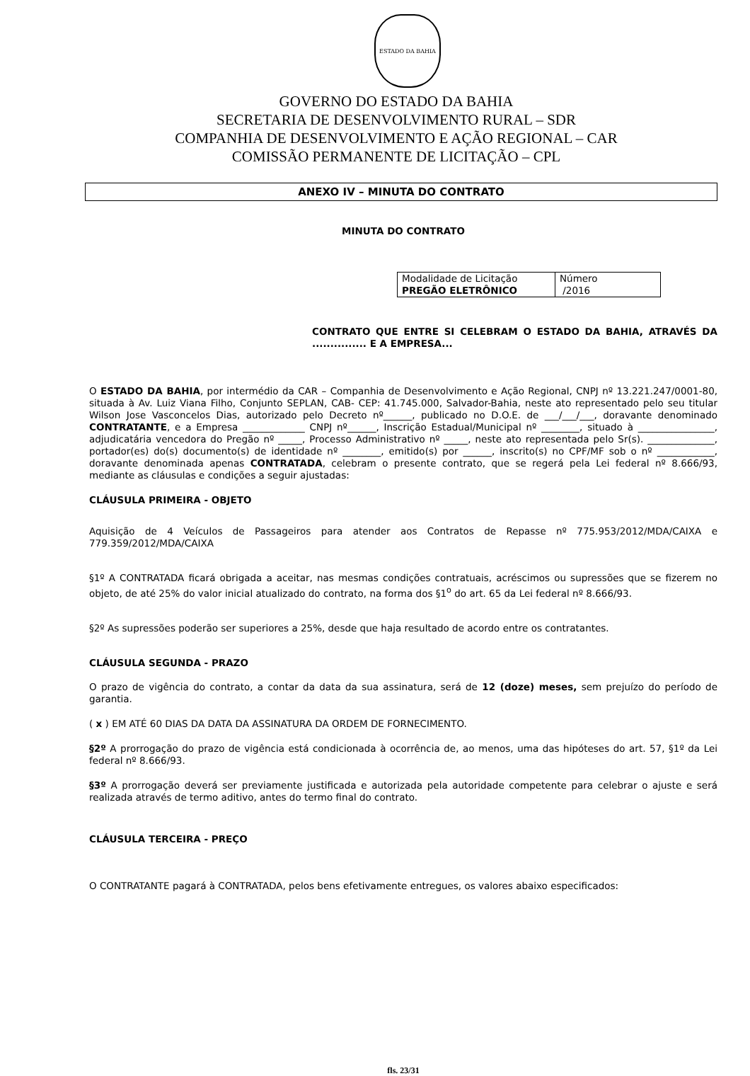ESTADO DA BAHIA
GOVERNO DO ESTADO DA BAHIA
SECRETARIA DE DESENVOLVIMENTO RURAL – SDR
COMPANHIA DE DESENVOLVIMENTO E AÇÃO REGIONAL – CAR
COMISSÃO PERMANENTE DE LICITAÇÃO – CPL
ANEXO IV – MINUTA DO CONTRATO
MINUTA DO CONTRATO
| Modalidade de Licitação PREGÃO ELETRÔNICO | Número /2016 |
CONTRATO QUE ENTRE SI CELEBRAM O ESTADO DA BAHIA, ATRAVÉS DA ............... E A EMPRESA...
O ESTADO DA BAHIA, por intermédio da CAR – Companhia de Desenvolvimento e Ação Regional, CNPJ nº 13.221.247/0001-80, situada à Av. Luiz Viana Filho, Conjunto SEPLAN, CAB- CEP: 41.745.000, Salvador-Bahia, neste ato representado pelo seu titular Wilson Jose Vasconcelos Dias, autorizado pelo Decreto nº______, publicado no D.O.E. de ___/___/___, doravante denominado CONTRATANTE, e a Empresa _____________ CNPJ nº______, Inscrição Estadual/Municipal nº ________, situado à ________________, adjudicatária vencedora do Pregão nº _____, Processo Administrativo nº _____, neste ato representada pelo Sr(s). ______________, portador(es) do(s) documento(s) de identidade nº ________, emitido(s) por ______, inscrito(s) no CPF/MF sob o nº ____________, doravante denominada apenas CONTRATADA, celebram o presente contrato, que se regerá pela Lei federal nº 8.666/93, mediante as cláusulas e condições a seguir ajustadas:
CLÁUSULA PRIMEIRA - OBJETO
Aquisição de 4 Veículos de Passageiros para atender aos Contratos de Repasse nº 775.953/2012/MDA/CAIXA e 779.359/2012/MDA/CAIXA
§1º A CONTRATADA ficará obrigada a aceitar, nas mesmas condições contratuais, acréscimos ou supressões que se fizerem no objeto, de até 25% do valor inicial atualizado do contrato, na forma dos §1<sup>o</sup> do art. 65 da Lei federal nº 8.666/93.
§2º As supressões poderão ser superiores a 25%, desde que haja resultado de acordo entre os contratantes.
CLÁUSULA SEGUNDA - PRAZO
O prazo de vigência do contrato, a contar da data da sua assinatura, será de 12 (doze) meses, sem prejuízo do período de garantia.
( x ) EM ATÉ 60 DIAS DA DATA DA ASSINATURA DA ORDEM DE FORNECIMENTO.
§2º A prorrogação do prazo de vigência está condicionada à ocorrência de, ao menos, uma das hipóteses do art. 57, §1º da Lei federal nº 8.666/93.
§3º A prorrogação deverá ser previamente justificada e autorizada pela autoridade competente para celebrar o ajuste e será realizada através de termo aditivo, antes do termo final do contrato.
CLÁUSULA TERCEIRA - PREÇO
O CONTRATANTE pagará à CONTRATADA, pelos bens efetivamente entregues, os valores abaixo especificados:
fls. 23/31